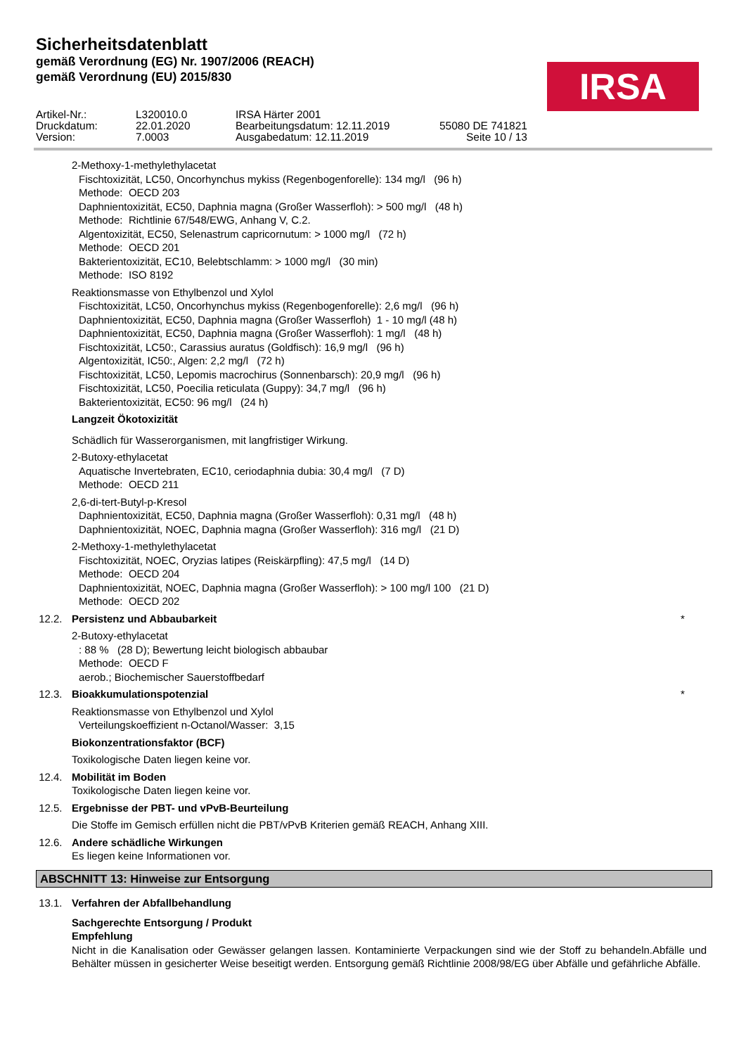Sicherheitsdatenblatt
gemäß Verordnung (EG) Nr. 1907/2006 (REACH)
gemäß Verordnung (EU) 2015/830
IRSA
| Artikel-Nr.: | L320010.0 | IRSA Härter 2001 | |
| Druckdatum: | 22.01.2020 | Bearbeitungsdatum: 12.11.2019 | 55080 DE 741821 |
| Version: | 7.0003 | Ausgabedatum: 12.11.2019 | Seite 10 / 13 |
2-Methoxy-1-methylethylacetat
Fischtoxizität, LC50, Oncorhynchus mykiss (Regenbogenforelle): 134 mg/l (96 h)
Methode: OECD 203
Daphnientoxizität, EC50, Daphnia magna (Großer Wasserfloh): > 500 mg/l (48 h)
Methode: Richtlinie 67/548/EWG, Anhang V, C.2.
Algentoxizität, EC50, Selenastrum capricornutum: > 1000 mg/l (72 h)
Methode: OECD 201
Bakterientoxizität, EC10, Belebtschlamm: > 1000 mg/l (30 min)
Methode: ISO 8192
Reaktionsmasse von Ethylbenzol und Xylol
Fischtoxizität, LC50, Oncorhynchus mykiss (Regenbogenforelle): 2,6 mg/l (96 h)
Daphnientoxizität, EC50, Daphnia magna (Großer Wasserfloh) 1 - 10 mg/l (48 h)
Daphnientoxizität, EC50, Daphnia magna (Großer Wasserfloh): 1 mg/l (48 h)
Fischtoxizität, LC50:, Carassius auratus (Goldfisch): 16,9 mg/l (96 h)
Algentoxizität, IC50:, Algen: 2,2 mg/l (72 h)
Fischtoxizität, LC50, Lepomis macrochirus (Sonnenbarsch): 20,9 mg/l (96 h)
Fischtoxizität, LC50, Poecilia reticulata (Guppy): 34,7 mg/l (96 h)
Bakterientoxizität, EC50: 96 mg/l (24 h)
Langzeit Ökotoxizität
Schädlich für Wasserorganismen, mit langfristiger Wirkung.
2-Butoxy-ethylacetat
Aquatische Invertebraten, EC10, ceriodaphnia dubia: 30,4 mg/l (7 D)
Methode: OECD 211
2,6-di-tert-Butyl-p-Kresol
Daphnientoxizität, EC50, Daphnia magna (Großer Wasserfloh): 0,31 mg/l (48 h)
Daphnientoxizität, NOEC, Daphnia magna (Großer Wasserfloh): 316 mg/l (21 D)
2-Methoxy-1-methylethylacetat
Fischtoxizität, NOEC, Oryzias latipes (Reiskärpfling): 47,5 mg/l (14 D)
Methode: OECD 204
Daphnientoxizität, NOEC, Daphnia magna (Großer Wasserfloh): > 100 mg/l 100 (21 D)
Methode: OECD 202
12.2. Persistenz und Abbaubarkeit *
2-Butoxy-ethylacetat
: 88 % (28 D); Bewertung leicht biologisch abbaubar
Methode: OECD F
aerob.; Biochemischer Sauerstoffbedarf
12.3. Bioakkumulationspotenzial *
Reaktionsmasse von Ethylbenzol und Xylol
Verteilungskoeffizient n-Octanol/Wasser: 3,15
Biokonzentrationsfaktor (BCF)
Toxikologische Daten liegen keine vor.
12.4. Mobilität im Boden
Toxikologische Daten liegen keine vor.
12.5. Ergebnisse der PBT- und vPvB-Beurteilung
Die Stoffe im Gemisch erfüllen nicht die PBT/vPvB Kriterien gemäß REACH, Anhang XIII.
12.6. Andere schädliche Wirkungen
Es liegen keine Informationen vor.
ABSCHNITT 13: Hinweise zur Entsorgung
13.1. Verfahren der Abfallbehandlung
Sachgerechte Entsorgung / Produkt
Empfehlung
Nicht in die Kanalisation oder Gewässer gelangen lassen. Kontaminierte Verpackungen sind wie der Stoff zu behandeln.Abfälle und Behälter müssen in gesicherter Weise beseitigt werden. Entsorgung gemäß Richtlinie 2008/98/EG über Abfälle und gefährliche Abfälle.